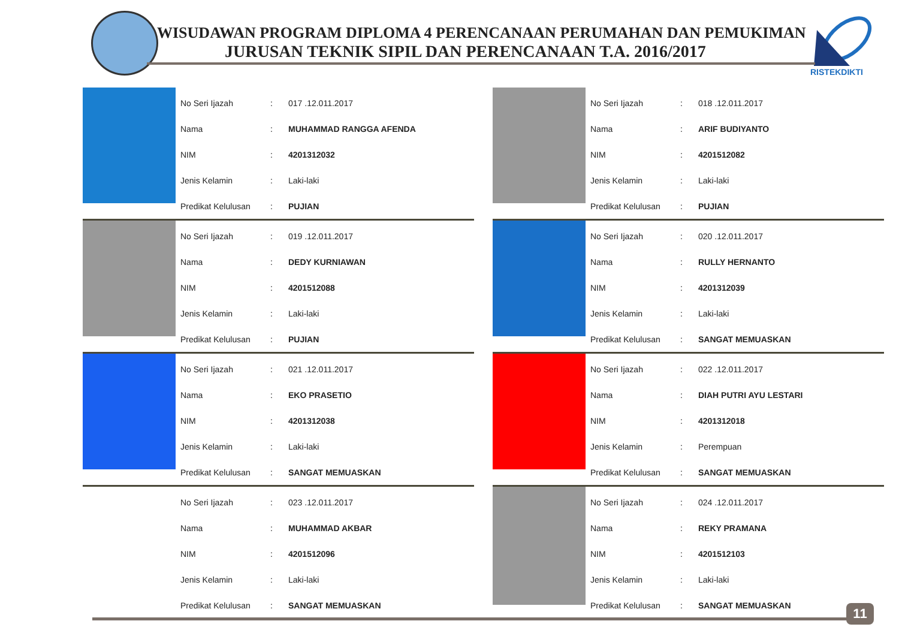RISTEKDIKTI
WISUDAWAN PROGRAM DIPLOMA 4 PERENCANAAN PERUMAHAN DAN PEMUKIMAN
JURUSAN TEKNIK SIPIL DAN PERENCANAAN T.A. 2016/2017
| No Seri Ijazah | : | 017 .12.011.2017 |
| Nama | : | MUHAMMAD RANGGA AFENDA |
| NIM | : | 4201312032 |
| Jenis Kelamin | : | Laki-laki |
| Predikat Kelulusan | : | PUJIAN |
| No Seri Ijazah | : | 018 .12.011.2017 |
| Nama | : | ARIF BUDIYANTO |
| NIM | : | 4201512082 |
| Jenis Kelamin | : | Laki-laki |
| Predikat Kelulusan | : | PUJIAN |
| No Seri Ijazah | : | 019 .12.011.2017 |
| Nama | : | DEDY KURNIAWAN |
| NIM | : | 4201512088 |
| Jenis Kelamin | : | Laki-laki |
| Predikat Kelulusan | : | PUJIAN |
| No Seri Ijazah | : | 020 .12.011.2017 |
| Nama | : | RULLY HERNANTO |
| NIM | : | 4201312039 |
| Jenis Kelamin | : | Laki-laki |
| Predikat Kelulusan | : | SANGAT MEMUASKAN |
| No Seri Ijazah | : | 021 .12.011.2017 |
| Nama | : | EKO PRASETIO |
| NIM | : | 4201312038 |
| Jenis Kelamin | : | Laki-laki |
| Predikat Kelulusan | : | SANGAT MEMUASKAN |
| No Seri Ijazah | : | 022 .12.011.2017 |
| Nama | : | DIAH PUTRI AYU LESTARI |
| NIM | : | 4201312018 |
| Jenis Kelamin | : | Perempuan |
| Predikat Kelulusan | : | SANGAT MEMUASKAN |
| No Seri Ijazah | : | 023 .12.011.2017 |
| Nama | : | MUHAMMAD AKBAR |
| NIM | : | 4201512096 |
| Jenis Kelamin | : | Laki-laki |
| Predikat Kelulusan | : | SANGAT MEMUASKAN |
| No Seri Ijazah | : | 024 .12.011.2017 |
| Nama | : | REKY PRAMANA |
| NIM | : | 4201512103 |
| Jenis Kelamin | : | Laki-laki |
| Predikat Kelulusan | : | SANGAT MEMUASKAN |
11